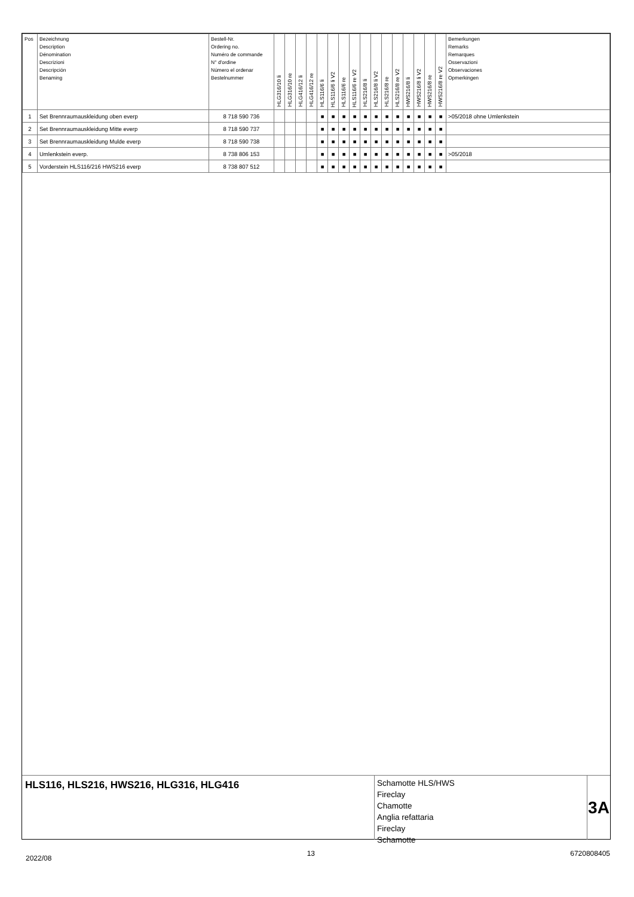| Pos | Bezeichnung Description Dénomination Descrizioni Descripción Benaming | Bestell-Nr. Ordering no. Numéro de commande N° d'ordine Número el ordenar Bestelnummer | HLG316/10 li | HLG316/10 re | HLG416/12 li | HLG416/12 re | HLS116/6 li | HLS116/6 li V2 | HLS116/6 re | HLS116/6 re V2 | HLS216/8 li | HLS216/8 li V2 | HLS216/8 re | HLS216/8 re V2 | HWS216/8 li | HWS216/8 li V2 | HWS216/8 re | HWS216/8 re V2 | Bemerkungen Remarks Remarques Osservazioni Observaciones Opmerkingen |
| 1 | Set Brennraumauskleidung oben everp | 8 718 590 736 | | | | | ■ | ■ | ■ | ■ | ■ | ■ | ■ | ■ | ■ | ■ | ■ | ■ | >05/2018 ohne Umlenkstein |
| 2 | Set Brennraumauskleidung Mitte everp | 8 718 590 737 | | | | | ■ | ■ | ■ | ■ | ■ | ■ | ■ | ■ | ■ | ■ | ■ | ■ | |
| 3 | Set Brennraumauskleidung Mulde everp | 8 718 590 738 | | | | | ■ | ■ | ■ | ■ | ■ | ■ | ■ | ■ | ■ | ■ | ■ | ■ | |
| 4 | Umlenkstein everp. | 8 738 806 153 | | | | | ■ | ■ | ■ | ■ | ■ | ■ | ■ | ■ | ■ | ■ | ■ | ■ | >05/2018 |
| 5 | Vorderstein HLS116/216 HWS216 everp | 8 738 807 512 | | | | | ■ | ■ | ■ | ■ | ■ | ■ | ■ | ■ | ■ | ■ | ■ | ■ | |
HLS116, HLS216, HWS216, HLG316, HLG416
Schamotte HLS/HWS
Fireclay
Chamotte
Anglia refattaria
Fireclay
Schamotte
3A
2022/08 13 6720808405